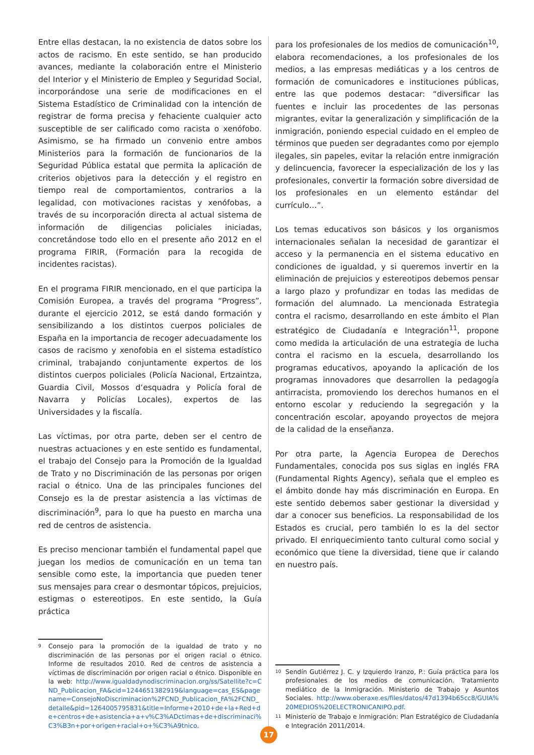Entre ellas destacan, la no existencia de datos sobre los actos de racismo. En este sentido, se han producido avances, mediante la colaboración entre el Ministerio del Interior y el Ministerio de Empleo y Seguridad Social, incorporándose una serie de modificaciones en el Sistema Estadístico de Criminalidad con la intención de registrar de forma precisa y fehaciente cualquier acto susceptible de ser calificado como racista o xenófobo. Asimismo, se ha firmado un convenio entre ambos Ministerios para la formación de funcionarios de la Seguridad Pública estatal que permita la aplicación de criterios objetivos para la detección y el registro en tiempo real de comportamientos, contrarios a la legalidad, con motivaciones racistas y xenófobas, a través de su incorporación directa al actual sistema de información de diligencias policiales iniciadas, concretándose todo ello en el presente año 2012 en el programa FIRIR, (Formación para la recogida de incidentes racistas).
En el programa FIRIR mencionado, en el que participa la Comisión Europea, a través del programa “Progress”, durante el ejercicio 2012, se está dando formación y sensibilizando a los distintos cuerpos policiales de España en la importancia de recoger adecuadamente los casos de racismo y xenofobia en el sistema estadístico criminal, trabajando conjuntamente expertos de los distintos cuerpos policiales (Policía Nacional, Ertzaintza, Guardia Civil, Mossos d‘esquadra y Policía foral de Navarra y Policías Locales), expertos de las Universidades y la fiscalía.
Las víctimas, por otra parte, deben ser el centro de nuestras actuaciones y en este sentido es fundamental, el trabajo del Consejo para la Promoción de la Igualdad de Trato y no Discriminación de las personas por origen racial o étnico. Una de las principales funciones del Consejo es la de prestar asistencia a las víctimas de discriminación<sup>9</sup>, para lo que ha puesto en marcha una red de centros de asistencia.
Es preciso mencionar también el fundamental papel que juegan los medios de comunicación en un tema tan sensible como este, la importancia que pueden tener sus mensajes para crear o desmontar tópicos, prejuicios, estigmas o estereotipos. En este sentido, la Guía práctica
9 Consejo para la promoción de la igualdad de trato y no discriminación de las personas por el origen racial o étnico. Informe de resultados 2010. Red de centros de asistencia a víctimas de discriminación por origen racial o étnico. Disponible en la web: http://www.igualdadynodiscriminacion.org/ss/Satellite?c=CND_Publicacion_FA&cid=1244651382919&language=cas_ES&pagename=ConsejoNoDiscriminacion%2FCND_Publicacion_FA%2FCND_detalle&pid=1264005795831&title=Informe+2010+de+la+Red+de+centros+de+asistencia+a+v%C3%ADctimas+de+discriminaci%C3%B3n+por+origen+racial+o+%C3%A9tnico.
para los profesionales de los medios de comunicación<sup>10</sup>, elabora recomendaciones, a los profesionales de los medios, a las empresas mediáticas y a los centros de formación de comunicadores e instituciones públicas, entre las que podemos destacar: “diversificar las fuentes e incluir las procedentes de las personas migrantes, evitar la generalización y simplificación de la inmigración, poniendo especial cuidado en el empleo de términos que pueden ser degradantes como por ejemplo ilegales, sin papeles, evitar la relación entre inmigración y delincuencia, favorecer la especialización de los y las profesionales, convertir la formación sobre diversidad de los profesionales en un elemento estándar del currículo…”.
Los temas educativos son básicos y los organismos internacionales señalan la necesidad de garantizar el acceso y la permanencia en el sistema educativo en condiciones de igualdad, y si queremos invertir en la eliminación de prejuicios y estereotipos debemos pensar a largo plazo y profundizar en todas las medidas de formación del alumnado. La mencionada Estrategia contra el racismo, desarrollando en este ámbito el Plan estratégico de Ciudadanía e Integración<sup>11</sup>, propone como medida la articulación de una estrategia de lucha contra el racismo en la escuela, desarrollando los programas educativos, apoyando la aplicación de los programas innovadores que desarrollen la pedagogía antirracista, promoviendo los derechos humanos en el entorno escolar y reduciendo la segregación y la concentración escolar, apoyando proyectos de mejora de la calidad de la enseñanza.
Por otra parte, la Agencia Europea de Derechos Fundamentales, conocida pos sus siglas en inglés FRA (Fundamental Rights Agency), señala que el empleo es el ámbito donde hay más discriminación en Europa. En este sentido debemos saber gestionar la diversidad y dar a conocer sus beneficios. La responsabilidad de los Estados es crucial, pero también lo es la del sector privado. El enriquecimiento tanto cultural como social y económico que tiene la diversidad, tiene que ir calando en nuestro país.
10 Sendín Gutiérrez J. C. y Izquierdo Iranzo, P.: Guía práctica para los profesionales de los medios de comunicación. Tratamiento mediático de la Inmigración. Ministerio de Trabajo y Asuntos Sociales. http://www.oberaxe.es/files/datos/47d1394b65cc8/GUIA%20MEDIOS%20ELECTRONICANIPO.pdf.
11 Ministerio de Trabajo e Inmigración: Plan Estratégico de Ciudadanía e Integración 2011/2014.
17